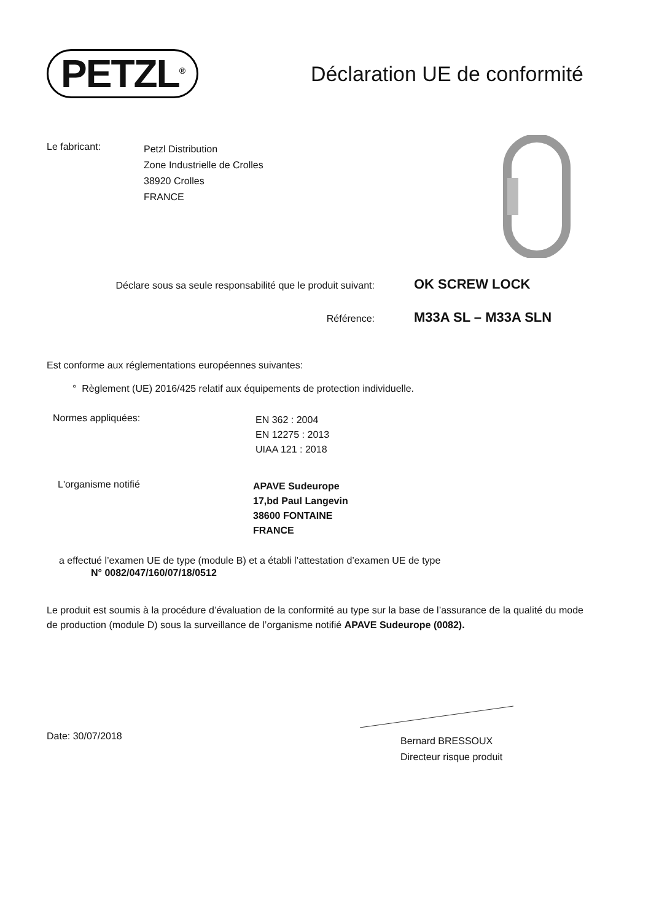PETZL<sup>®</sup>
Déclaration UE de conformité
Le fabricant:
Petzl Distribution
Zone Industrielle de Crolles
38920 Crolles
FRANCE
Déclare sous sa seule responsabilité que le produit suivant:
OK SCREW LOCK
Référence:
M33A SL – M33A SLN
Est conforme aux réglementations européennes suivantes:
° Règlement (UE) 2016/425 relatif aux équipements de protection individuelle.
Normes appliquées:
EN 362 : 2004
EN 12275 : 2013
UIAA 121 : 2018
L'organisme notifié
APAVE Sudeurope
17,bd Paul Langevin
38600 FONTAINE
FRANCE
a effectué l’examen UE de type (module B) et a établi l’attestation d’examen UE de type
N° 0082/047/160/07/18/0512
Le produit est soumis à la procédure d’évaluation de la conformité au type sur la base de l’assurance de la qualité du mode de production (module D) sous la surveillance de l’organisme notifié APAVE Sudeurope (0082).
Date: 30/07/2018
Bernard BRESSOUX
Directeur risque produit